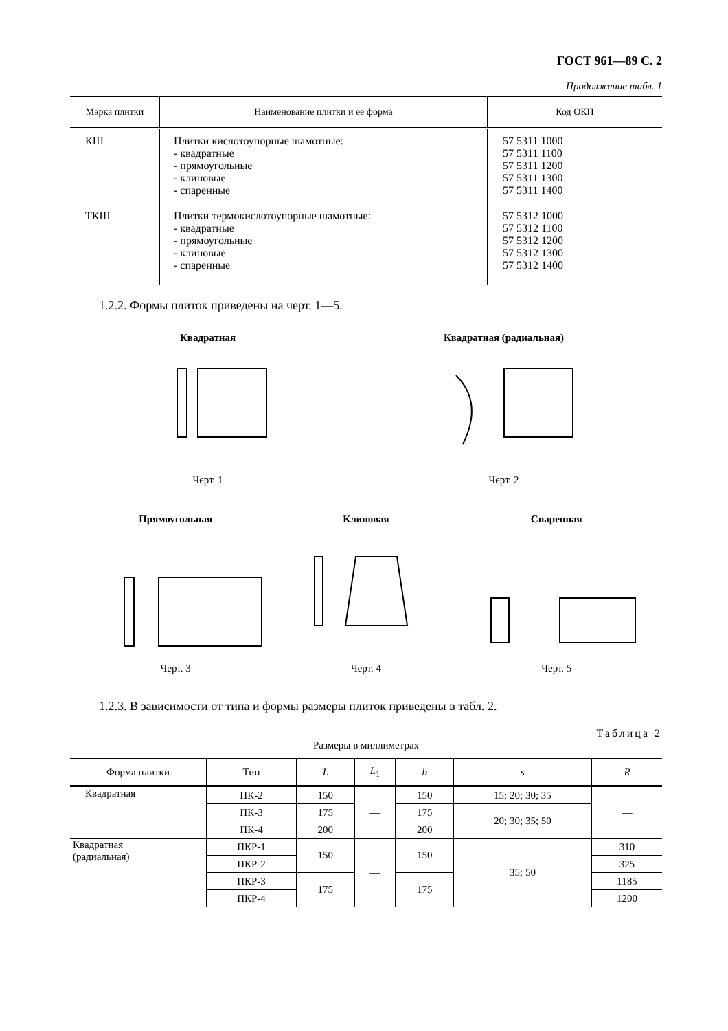ГОСТ 961—89 С. 2
Продолжение табл. 1
| Марка плитки | Наименование плитки и ее форма | Код ОКП |
| --- | --- | --- |
| КШ | Плитки кислотоупорные шамотные: - квадратные - прямоугольные - клиновые - спаренные | 57 5311 1000 57 5311 1100 57 5311 1200 57 5311 1300 57 5311 1400 |
| ТКШ | Плитки термокислотоупорные шамотные: - квадратные - прямоугольные - клиновые - спаренные | 57 5312 1000 57 5312 1100 57 5312 1200 57 5312 1300 57 5312 1400 |
1.2.2. Формы плиток приведены на черт. 1—5.
Квадратная
Черт. 1
Квадратная (радиальная)
Черт. 2
Прямоугольная
Черт. 3
Клиновая
Черт. 4
Спаренная
Черт. 5
1.2.3. В зависимости от типа и формы размеры плиток приведены в табл. 2.
Таблица 2
Размеры в миллиметрах
| Форма плитки | Тип | L | L<sub>1</sub> | b | s | R |
| --- | --- | --- | --- | --- | --- | --- |
| Квадратная | ПК-2 | 150 | — | 150 | 15; 20; 30; 35 | — |
| | ПК-3 | 175 | | 175 | 20; 30; 35; 50 | |
| | ПК-4 | 200 | | 200 | | |
| Квадратная (радиальная) | ПКР-1 | 150 | — | 150 | 35; 50 | 310 |
| | ПКР-2 | | | | | 325 |
| | ПКР-3 | 175 | | 175 | | 1185 |
| | ПКР-4 | | | | | 1200 |